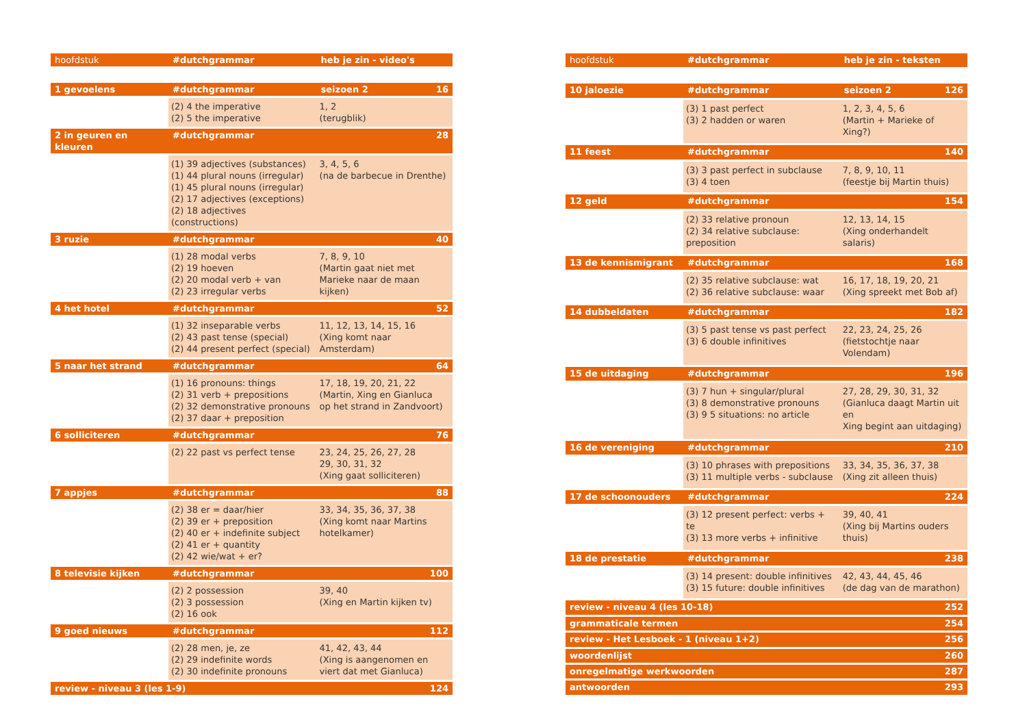| hoofdstuk | #dutchgrammar | heb je zin - video's | |
| --- | --- | --- | --- |
| 1 gevoelens | #dutchgrammar | seizoen 2 | 16 |
| | (2) 4 the imperative (2) 5 the imperative | 1, 2 (terugblik) | |
| 2 in geuren en kleuren | #dutchgrammar | | 28 |
| | (1) 39 adjectives (substances) (1) 44 plural nouns (irregular) (1) 45 plural nouns (irregular) (2) 17 adjectives (exceptions) (2) 18 adjectives (constructions) | 3, 4, 5, 6 (na de barbecue in Drenthe) | |
| 3 ruzie | #dutchgrammar | | 40 |
| | (1) 28 modal verbs (2) 19 hoeven (2) 20 modal verb + van (2) 23 irregular verbs | 7, 8, 9, 10 (Martin gaat niet met Marieke naar de maan kijken) | |
| 4 het hotel | #dutchgrammar | | 52 |
| | (1) 32 inseparable verbs (2) 43 past tense (special) (2) 44 present perfect (special) | 11, 12, 13, 14, 15, 16 (Xing komt naar Amsterdam) | |
| 5 naar het strand | #dutchgrammar | | 64 |
| | (1) 16 pronouns: things (2) 31 verb + prepositions (2) 32 demonstrative pronouns (2) 37 daar + preposition | 17, 18, 19, 20, 21, 22 (Martin, Xing en Gianluca op het strand in Zandvoort) | |
| 6 solliciteren | #dutchgrammar | | 76 |
| | (2) 22 past vs perfect tense | 23, 24, 25, 26, 27, 28 29, 30, 31, 32 (Xing gaat solliciteren) | |
| 7 appjes | #dutchgrammar | | 88 |
| | (2) 38 er = daar/hier (2) 39 er + preposition (2) 40 er + indefinite subject (2) 41 er + quantity (2) 42 wie/wat + er? | 33, 34, 35, 36, 37, 38 (Xing komt naar Martins hotelkamer) | |
| 8 televisie kijken | #dutchgrammar | | 100 |
| | (2) 2 possession (2) 3 possession (2) 16 ook | 39, 40 (Xing en Martin kijken tv) | |
| 9 goed nieuws | #dutchgrammar | | 112 |
| | (2) 28 men, je, ze (2) 29 indefinite words (2) 30 indefinite pronouns | 41, 42, 43, 44 (Xing is aangenomen en viert dat met Gianluca) | |
| review - niveau 3 (les 1-9) | | | 124 |
| hoofdstuk | #dutchgrammar | heb je zin - teksten | |
| --- | --- | --- | --- |
| 10 jaloezie | #dutchgrammar | seizoen 2 | 126 |
| | (3) 1 past perfect (3) 2 hadden or waren | 1, 2, 3, 4, 5, 6 (Martin + Marieke of Xing?) | |
| 11 feest | #dutchgrammar | | 140 |
| | (3) 3 past perfect in subclause (3) 4 toen | 7, 8, 9, 10, 11 (feestje bij Martin thuis) | |
| 12 geld | #dutchgrammar | | 154 |
| | (2) 33 relative pronoun (2) 34 relative subclause: preposition | 12, 13, 14, 15 (Xing onderhandelt salaris) | |
| 13 de kennismigrant | #dutchgrammar | | 168 |
| | (2) 35 relative subclause: wat (2) 36 relative subclause: waar | 16, 17, 18, 19, 20, 21 (Xing spreekt met Bob af) | |
| 14 dubbeldaten | #dutchgrammar | | 182 |
| | (3) 5 past tense vs past perfect (3) 6 double infinitives | 22, 23, 24, 25, 26 (fietstochtje naar Volendam) | |
| 15 de uitdaging | #dutchgrammar | | 196 |
| | (3) 7 hun + singular/plural (3) 8 demonstrative pronouns (3) 9 5 situations: no article | 27, 28, 29, 30, 31, 32 (Gianluca daagt Martin uit en Xing begint aan uitdaging) | |
| 16 de vereniging | #dutchgrammar | | 210 |
| | (3) 10 phrases with prepositions (3) 11 multiple verbs - subclause | 33, 34, 35, 36, 37, 38 (Xing zit alleen thuis) | |
| 17 de schoonouders | #dutchgrammar | | 224 |
| | (3) 12 present perfect: verbs + te (3) 13 more verbs + infinitive | 39, 40, 41 (Xing bij Martins ouders thuis) | |
| 18 de prestatie | #dutchgrammar | | 238 |
| | (3) 14 present: double infinitives (3) 15 future: double infinitives | 42, 43, 44, 45, 46 (de dag van de marathon) | |
| review - niveau 4 (les 10-18) | | | 252 |
| grammaticale termen | | | 254 |
| review - Het Lesboek - 1 (niveau 1+2) | | | 256 |
| woordenlijst | | | 260 |
| onregelmatige werkwoorden | | | 287 |
| antwoorden | | | 293 |